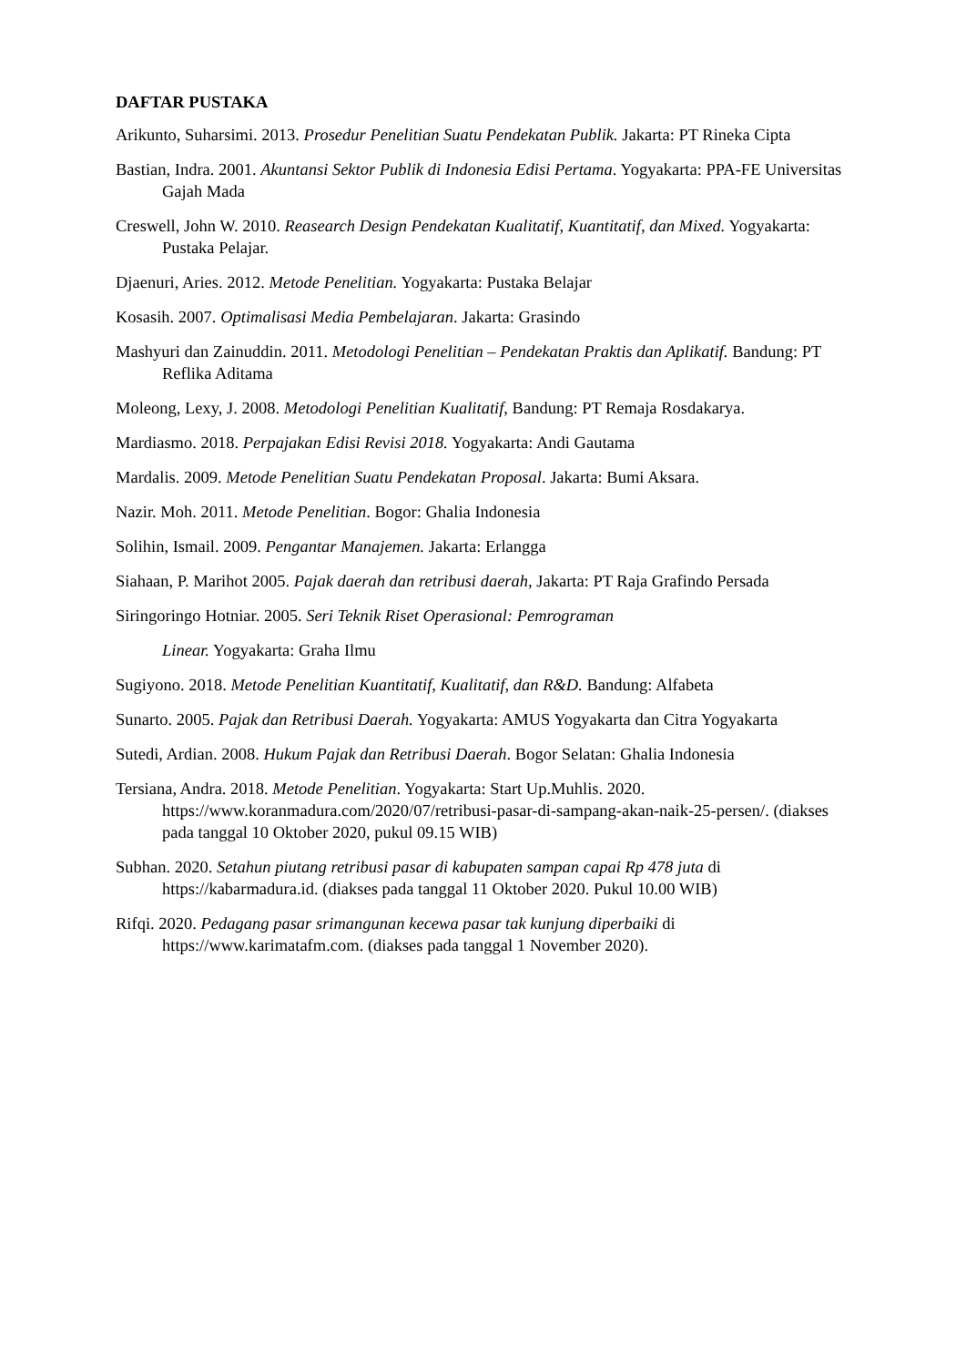DAFTAR PUSTAKA
Arikunto, Suharsimi. 2013. Prosedur Penelitian Suatu Pendekatan Publik. Jakarta: PT Rineka Cipta
Bastian, Indra. 2001. Akuntansi Sektor Publik di Indonesia Edisi Pertama. Yogyakarta: PPA-FE Universitas Gajah Mada
Creswell, John W. 2010. Reasearch Design Pendekatan Kualitatif, Kuantitatif, dan Mixed. Yogyakarta: Pustaka Pelajar.
Djaenuri, Aries. 2012. Metode Penelitian. Yogyakarta: Pustaka Belajar
Kosasih. 2007. Optimalisasi Media Pembelajaran. Jakarta: Grasindo
Mashyuri dan Zainuddin. 2011. Metodologi Penelitian – Pendekatan Praktis dan Aplikatif. Bandung: PT Reflika Aditama
Moleong, Lexy, J. 2008. Metodologi Penelitian Kualitatif, Bandung: PT Remaja Rosdakarya.
Mardiasmo. 2018. Perpajakan Edisi Revisi 2018. Yogyakarta: Andi Gautama
Mardalis. 2009. Metode Penelitian Suatu Pendekatan Proposal. Jakarta: Bumi Aksara.
Nazir. Moh. 2011. Metode Penelitian. Bogor: Ghalia Indonesia
Solihin, Ismail. 2009. Pengantar Manajemen. Jakarta: Erlangga
Siahaan, P. Marihot 2005. Pajak daerah dan retribusi daerah, Jakarta: PT Raja Grafindo Persada
Siringoringo Hotniar. 2005. Seri Teknik Riset Operasional: Pemrograman
Linear. Yogyakarta: Graha Ilmu
Sugiyono. 2018. Metode Penelitian Kuantitatif, Kualitatif, dan R&D. Bandung: Alfabeta
Sunarto. 2005. Pajak dan Retribusi Daerah. Yogyakarta: AMUS Yogyakarta dan Citra Yogyakarta
Sutedi, Ardian. 2008. Hukum Pajak dan Retribusi Daerah. Bogor Selatan: Ghalia Indonesia
Tersiana, Andra. 2018. Metode Penelitian. Yogyakarta: Start Up.Muhlis. 2020. https://www.koranmadura.com/2020/07/retribusi-pasar-di-sampang-akan-naik-25-persen/. (diakses pada tanggal 10 Oktober 2020, pukul 09.15 WIB)
Subhan. 2020. Setahun piutang retribusi pasar di kabupaten sampan capai Rp 478 juta di https://kabarmadura.id. (diakses pada tanggal 11 Oktober 2020. Pukul 10.00 WIB)
Rifqi. 2020. Pedagang pasar srimangunan kecewa pasar tak kunjung diperbaiki di https://www.karimatafm.com. (diakses pada tanggal 1 November 2020).